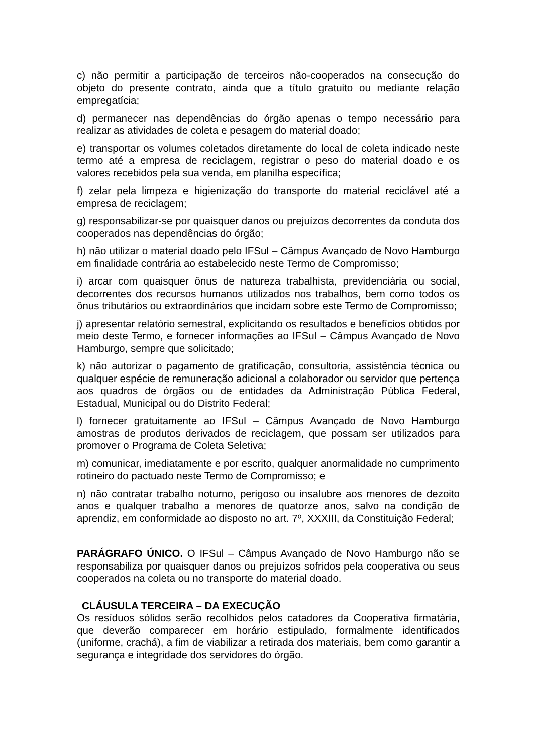c) não permitir a participação de terceiros não-cooperados na consecução do objeto do presente contrato, ainda que a título gratuito ou mediante relação empregatícia;
d) permanecer nas dependências do órgão apenas o tempo necessário para realizar as atividades de coleta e pesagem do material doado;
e) transportar os volumes coletados diretamente do local de coleta indicado neste termo até a empresa de reciclagem, registrar o peso do material doado e os valores recebidos pela sua venda, em planilha específica;
f) zelar pela limpeza e higienização do transporte do material reciclável até a empresa de reciclagem;
g) responsabilizar-se por quaisquer danos ou prejuízos decorrentes da conduta dos cooperados nas dependências do órgão;
h) não utilizar o material doado pelo IFSul – Câmpus Avançado de Novo Hamburgo em finalidade contrária ao estabelecido neste Termo de Compromisso;
i) arcar com quaisquer ônus de natureza trabalhista, previdenciária ou social, decorrentes dos recursos humanos utilizados nos trabalhos, bem como todos os ônus tributários ou extraordinários que incidam sobre este Termo de Compromisso;
j) apresentar relatório semestral, explicitando os resultados e benefícios obtidos por meio deste Termo, e fornecer informações ao IFSul – Câmpus Avançado de Novo Hamburgo, sempre que solicitado;
k) não autorizar o pagamento de gratificação, consultoria, assistência técnica ou qualquer espécie de remuneração adicional a colaborador ou servidor que pertença aos quadros de órgãos ou de entidades da Administração Pública Federal, Estadual, Municipal ou do Distrito Federal;
l) fornecer gratuitamente ao IFSul – Câmpus Avançado de Novo Hamburgo amostras de produtos derivados de reciclagem, que possam ser utilizados para promover o Programa de Coleta Seletiva;
m) comunicar, imediatamente e por escrito, qualquer anormalidade no cumprimento rotineiro do pactuado neste Termo de Compromisso; e
n) não contratar trabalho noturno, perigoso ou insalubre aos menores de dezoito anos e qualquer trabalho a menores de quatorze anos, salvo na condição de aprendiz, em conformidade ao disposto no art. 7º, XXXIII, da Constituição Federal;
PARÁGRAFO ÚNICO. O IFSul – Câmpus Avançado de Novo Hamburgo não se responsabiliza por quaisquer danos ou prejuízos sofridos pela cooperativa ou seus cooperados na coleta ou no transporte do material doado.
CLÁUSULA TERCEIRA – DA EXECUÇÃO
Os resíduos sólidos serão recolhidos pelos catadores da Cooperativa firmatária, que deverão comparecer em horário estipulado, formalmente identificados (uniforme, crachá), a fim de viabilizar a retirada dos materiais, bem como garantir a segurança e integridade dos servidores do órgão.